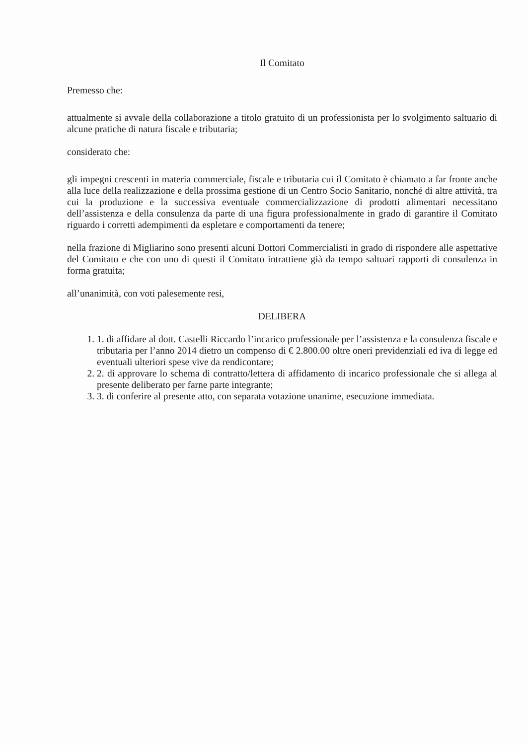Il Comitato
Premesso che:
attualmente si avvale della collaborazione a titolo gratuito di un professionista per lo svolgimento saltuario di alcune pratiche di natura fiscale e tributaria;
considerato che:
gli impegni crescenti in materia commerciale, fiscale e tributaria cui il Comitato è chiamato a far fronte anche alla luce della realizzazione e della prossima gestione di un Centro Socio Sanitario, nonché di altre attività, tra cui la produzione e la successiva eventuale commercializzazione di prodotti alimentari necessitano dell’assistenza e della consulenza da parte di una figura professionalmente in grado di garantire il Comitato riguardo i corretti adempimenti da espletare e comportamenti da tenere;
nella frazione di Migliarino sono presenti alcuni Dottori Commercialisti in grado di rispondere alle aspettative del Comitato e che con uno di questi il Comitato intrattiene già da tempo saltuari rapporti di consulenza in forma gratuita;
all’unanimità, con voti palesemente resi,
DELIBERA
1. 1. di affidare al dott. Castelli Riccardo l’incarico professionale per l’assistenza e la consulenza fiscale e tributaria per l’anno 2014 dietro un compenso di € 2.800.00 oltre oneri previdenziali ed iva di legge ed eventuali ulteriori spese vive da rendicontare;
2. 2. di approvare lo schema di contratto/lettera di affidamento di incarico professionale che si allega al presente deliberato per farne parte integrante;
3. 3. di conferire al presente atto, con separata votazione unanime, esecuzione immediata.